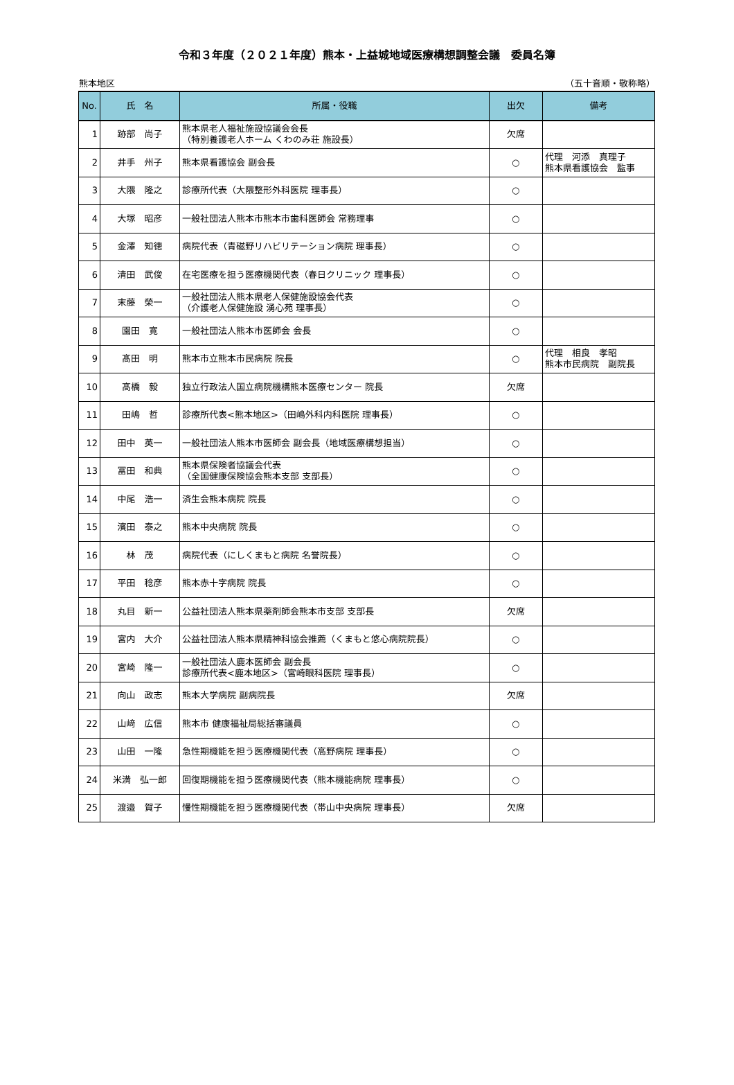令和３年度（２０２１年度）熊本・上益城地域医療構想調整会議　委員名簿
熊本地区 （五十音順・敬称略）
| No. | 氏 名 | 所属・役職 | 出欠 | 備考 |
| --- | --- | --- | --- | --- |
| 1 | 跡部 尚子 | 熊本県老人福祉施設協議会会長 （特別養護老人ホーム くわのみ荘 施設長） | 欠席 | |
| 2 | 井手 州子 | 熊本県看護協会 副会長 | ○ | 代理 河添 真理子 熊本県看護協会 監事 |
| 3 | 大隈 隆之 | 診療所代表（大隈整形外科医院 理事長） | ○ | |
| 4 | 大塚 昭彦 | 一般社団法人熊本市熊本市歯科医師会 常務理事 | ○ | |
| 5 | 金澤 知徳 | 病院代表（青磁野リハビリテーション病院 理事長） | ○ | |
| 6 | 清田 武俊 | 在宅医療を担う医療機関代表（春日クリニック 理事長） | ○ | |
| 7 | 末藤 榮一 | 一般社団法人熊本県老人保健施設協会代表 （介護老人保健施設 湧心苑 理事長） | ○ | |
| 8 | 園田 寛 | 一般社団法人熊本市医師会 会長 | ○ | |
| 9 | 髙田 明 | 熊本市立熊本市民病院 院長 | ○ | 代理 相良 孝昭 熊本市民病院 副院長 |
| 10 | 髙橋 毅 | 独立行政法人国立病院機構熊本医療センター 院長 | 欠席 | |
| 11 | 田嶋 哲 | 診療所代表<熊本地区>（田嶋外科内科医院 理事長） | ○ | |
| 12 | 田中 英一 | 一般社団法人熊本市医師会 副会長（地域医療構想担当） | ○ | |
| 13 | 冨田 和典 | 熊本県保険者協議会代表 （全国健康保険協会熊本支部 支部長） | ○ | |
| 14 | 中尾 浩一 | 済生会熊本病院 院長 | ○ | |
| 15 | 濱田 泰之 | 熊本中央病院 院長 | ○ | |
| 16 | 林 茂 | 病院代表（にしくまもと病院 名誉院長） | ○ | |
| 17 | 平田 稔彦 | 熊本赤十字病院 院長 | ○ | |
| 18 | 丸目 新一 | 公益社団法人熊本県薬剤師会熊本市支部 支部長 | 欠席 | |
| 19 | 宮内 大介 | 公益社団法人熊本県精神科協会推薦（くまもと悠心病院院長） | ○ | |
| 20 | 宮崎 隆一 | 一般社団法人鹿本医師会 副会長 診療所代表<鹿本地区>（宮崎眼科医院 理事長） | ○ | |
| 21 | 向山 政志 | 熊本大学病院 副病院長 | 欠席 | |
| 22 | 山﨑 広信 | 熊本市 健康福祉局総括審議員 | ○ | |
| 23 | 山田 一隆 | 急性期機能を担う医療機関代表（高野病院 理事長） | ○ | |
| 24 | 米満 弘一郎 | 回復期機能を担う医療機関代表（熊本機能病院 理事長） | ○ | |
| 25 | 渡邉 賀子 | 慢性期機能を担う医療機関代表（帯山中央病院 理事長） | 欠席 | |